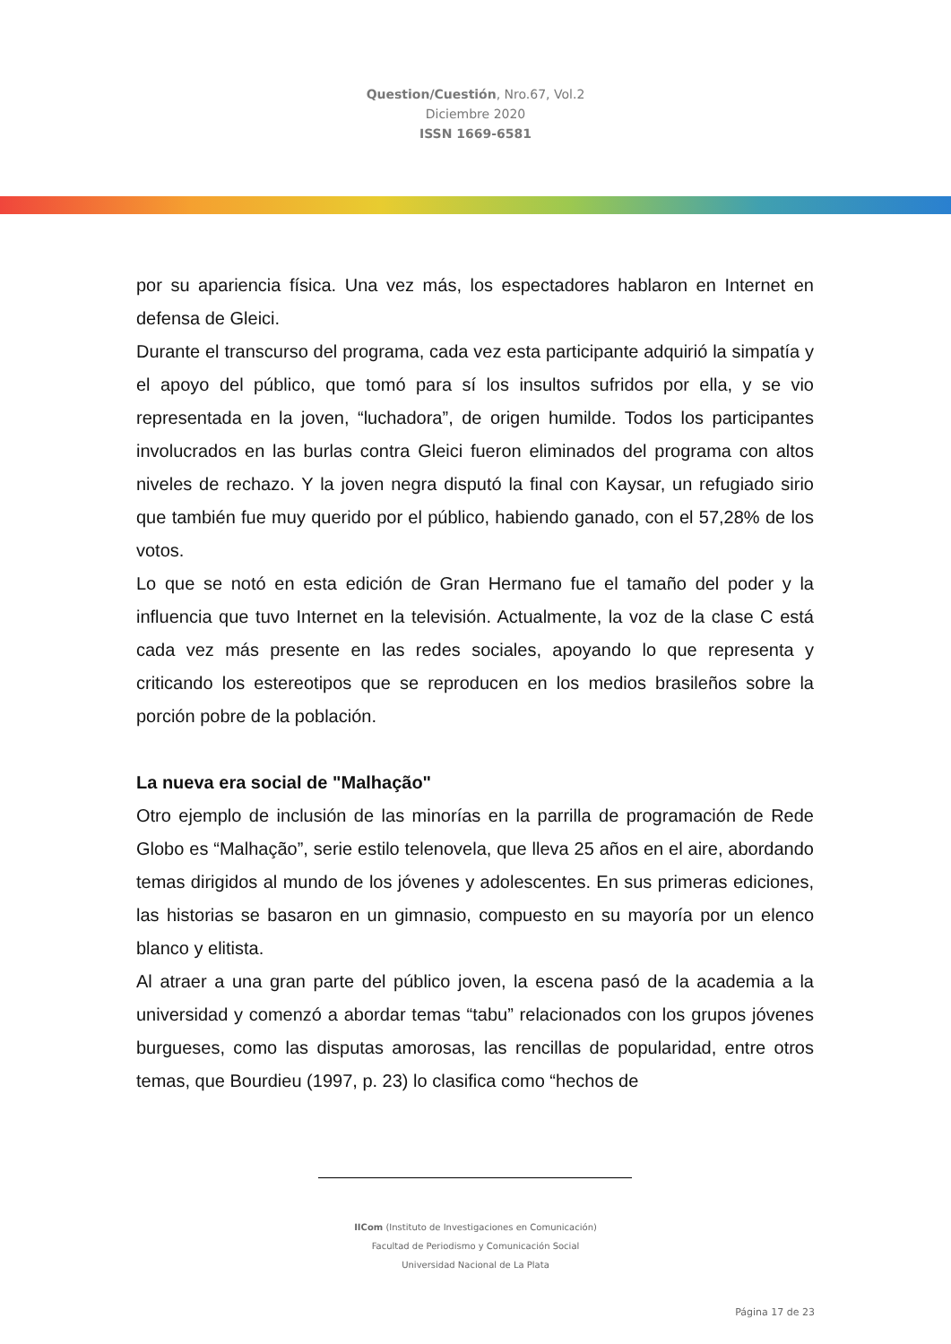Question/Cuestión, Nro.67, Vol.2
Diciembre 2020
ISSN 1669-6581
por su apariencia física. Una vez más, los espectadores hablaron en Internet en defensa de Gleici.
Durante el transcurso del programa, cada vez esta participante adquirió la simpatía y el apoyo del público, que tomó para sí los insultos sufridos por ella, y se vio representada en la joven, “luchadora”, de origen humilde. Todos los participantes involucrados en las burlas contra Gleici fueron eliminados del programa con altos niveles de rechazo. Y la joven negra disputó la final con Kaysar, un refugiado sirio que también fue muy querido por el público, habiendo ganado, con el 57,28% de los votos.
Lo que se notó en esta edición de Gran Hermano fue el tamaño del poder y la influencia que tuvo Internet en la televisión. Actualmente, la voz de la clase C está cada vez más presente en las redes sociales, apoyando lo que representa y criticando los estereotipos que se reproducen en los medios brasileños sobre la porción pobre de la población.
La nueva era social de "Malhação"
Otro ejemplo de inclusión de las minorías en la parrilla de programación de Rede Globo es “Malhação”, serie estilo telenovela, que lleva 25 años en el aire, abordando temas dirigidos al mundo de los jóvenes y adolescentes. En sus primeras ediciones, las historias se basaron en un gimnasio, compuesto en su mayoría por un elenco blanco y elitista.
Al atraer a una gran parte del público joven, la escena pasó de la academia a la universidad y comenzó a abordar temas “tabu” relacionados con los grupos jóvenes burgueses, como las disputas amorosas, las rencillas de popularidad, entre otros temas, que Bourdieu (1997, p. 23) lo clasifica como “hechos de
IICom (Instituto de Investigaciones en Comunicación)
Facultad de Periodismo y Comunicación Social
Universidad Nacional de La Plata
Página 17 de 23